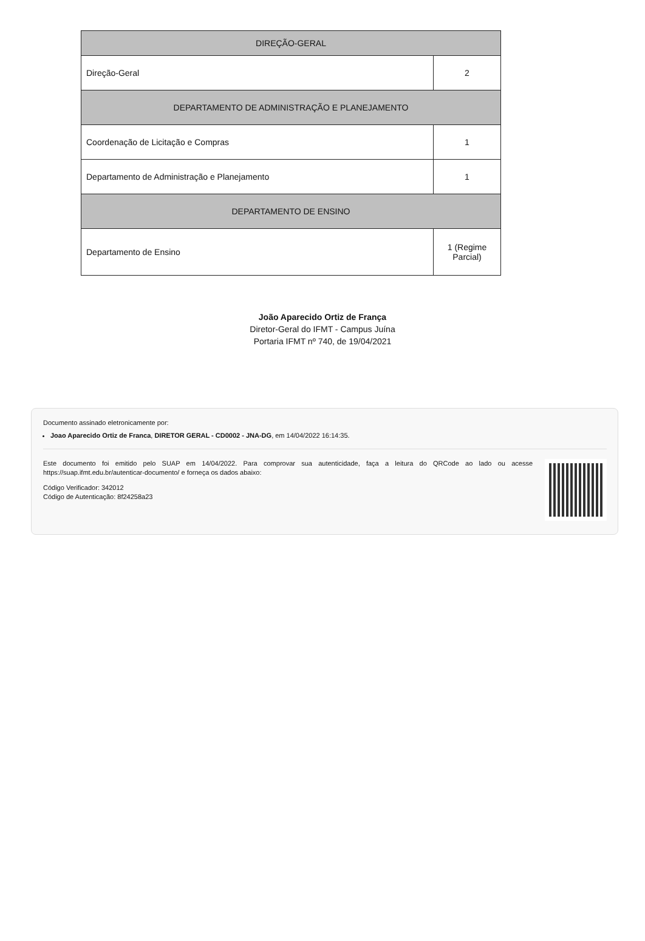| DIREÇÃO-GERAL | |
| Direção-Geral | 2 |
| DEPARTAMENTO DE ADMINISTRAÇÃO E PLANEJAMENTO | |
| Coordenação de Licitação e Compras | 1 |
| Departamento de Administração e Planejamento | 1 |
| DEPARTAMENTO DE ENSINO | |
| Departamento de Ensino | 1 (Regime Parcial) |
João Aparecido Ortiz de França
Diretor-Geral do IFMT - Campus Juína
Portaria IFMT nº 740, de 19/04/2021
Documento assinado eletronicamente por:
Joao Aparecido Ortiz de Franca, DIRETOR GERAL - CD0002 - JNA-DG, em 14/04/2022 16:14:35.
Este documento foi emitido pelo SUAP em 14/04/2022. Para comprovar sua autenticidade, faça a leitura do QRCode ao lado ou acesse https://suap.ifmt.edu.br/autenticar-documento/ e forneça os dados abaixo:
Código Verificador: 342012
Código de Autenticação: 8f24258a23